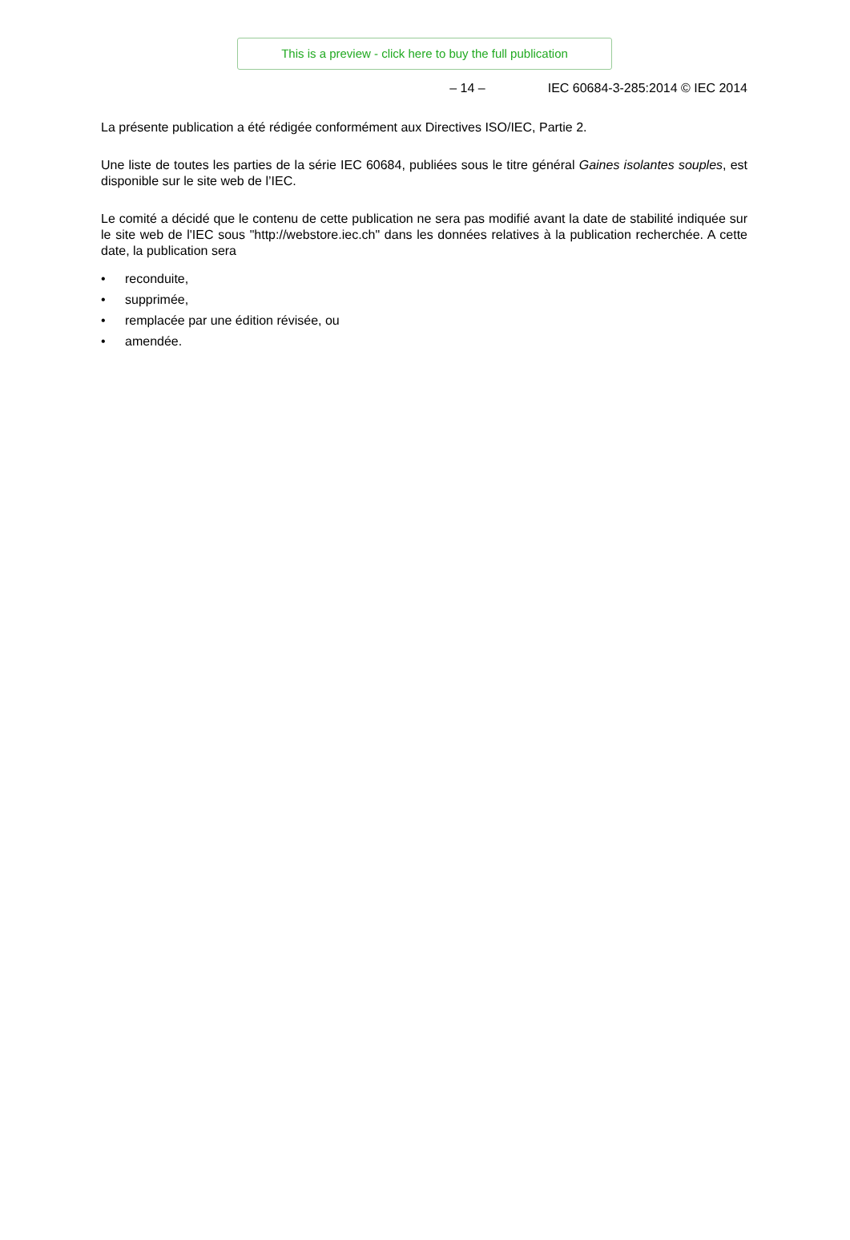This is a preview - click here to buy the full publication
– 14 – IEC 60684-3-285:2014 © IEC 2014
La présente publication a été rédigée conformément aux Directives ISO/IEC, Partie 2.
Une liste de toutes les parties de la série IEC 60684, publiées sous le titre général Gaines isolantes souples, est disponible sur le site web de l’IEC.
Le comité a décidé que le contenu de cette publication ne sera pas modifié avant la date de stabilité indiquée sur le site web de l'IEC sous "http://webstore.iec.ch" dans les données relatives à la publication recherchée. A cette date, la publication sera
• reconduite,
• supprimée,
• remplacée par une édition révisée, ou
• amendée.